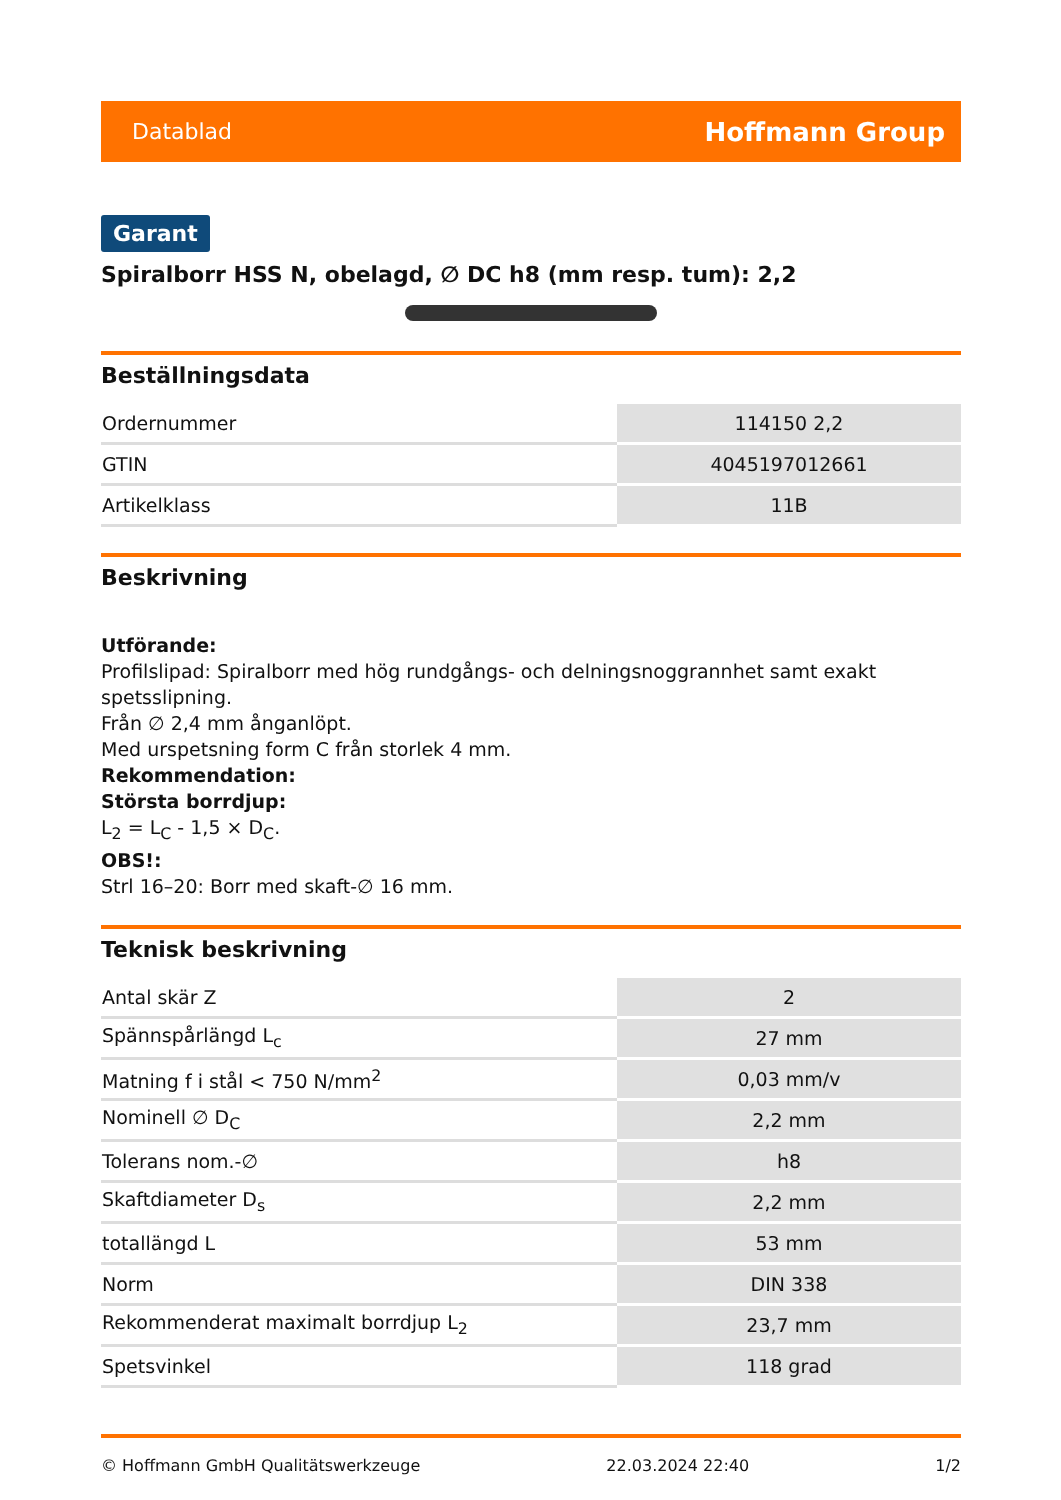Datablad Hoffmann Group
Garant
Spiralborr HSS N, obelagd, ∅ DC h8 (mm resp. tum): 2,2
Beställningsdata
| Ordernummer | 114150 2,2 |
| GTIN | 4045197012661 |
| Artikelklass | 11B |
Beskrivning
Utförande:
Profilslipad: Spiralborr med hög rundgångs- och delningsnoggrannhet samt exakt spetsslipning.
Från ∅ 2,4 mm ånganlöpt.
Med urspetsning form C från storlek 4 mm.
Rekommendation:
Största borrdjup:
L<sub>2</sub> = L<sub>C</sub> - 1,5 × D<sub>C</sub>.
OBS!:
Strl 16–20: Borr med skaft-∅ 16 mm.
Teknisk beskrivning
| Antal skär Z | 2 |
| Spännspårlängd L<sub>c</sub> | 27 mm |
| Matning f i stål < 750 N/mm<sup>2</sup> | 0,03 mm/v |
| Nominell ∅ D<sub>C</sub> | 2,2 mm |
| Tolerans nom.-∅ | h8 |
| Skaftdiameter D<sub>s</sub> | 2,2 mm |
| totallängd L | 53 mm |
| Norm | DIN 338 |
| Rekommenderat maximalt borrdjup L<sub>2</sub> | 23,7 mm |
| Spetsvinkel | 118 grad |
© Hoffmann GmbH Qualitätswerkzeuge 22.03.2024 22:40 1/2